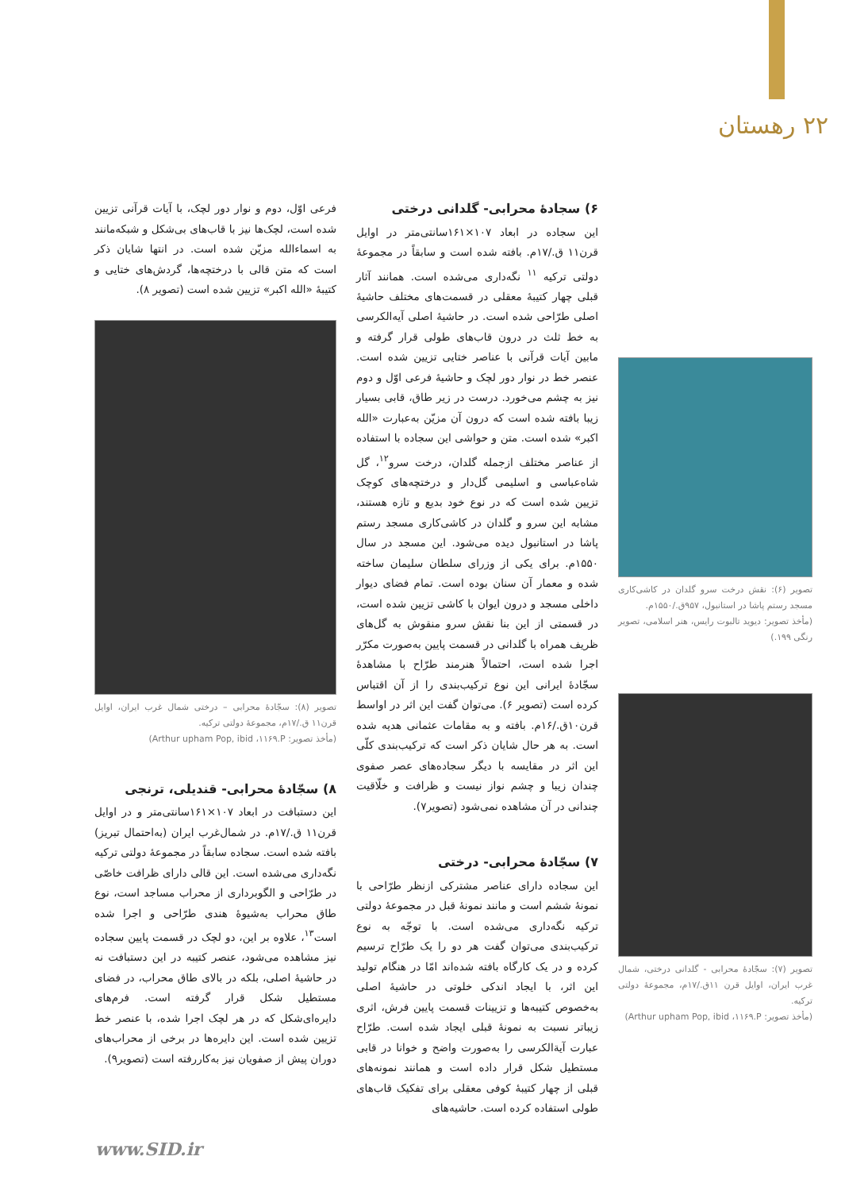۲۲ رهستان
تصویر (۶): نقش درخت سرو گلدان در کاشی‌کاری مسجد رستم پاشا در استانبول، ۹۵۷ق./۱۵۵۰م.
(مأخذ تصویر: دیوید تالبوت رایس، هنر اسلامی، تصویر رنگی ۱۹۹.)
تصویر (۷): سجّادهٔ محرابی - گلدانی درختی، شمال غرب ایران، اوایل قرن ۱۱ق./۱۷م، مجموعهٔ دولتی ترکیه.
(مأخذ تصویر: Arthur upham Pop, ibid ،۱۱۶۹.P)
۶) سجادهٔ محرابی- گلدانی درختی
این سجاده در ابعاد ۱۰۷×۱۶۱سانتی‌متر در اوایل قرن۱۱ ق./۱۷م. بافته شده است و سابقاً در مجموعهٔ دولتی ترکیه <sup>۱۱</sup> نگه‌داری می‌شده است. همانند آثار قبلی چهار کتیبهٔ معقلی در قسمت‌های مختلف حاشیهٔ اصلی طرّاحی شده است. در حاشیهٔ اصلی آیه‌الکرسی به خط ثلث در درون قاب‌های طولی قرار گرفته و مابین آیات قرآنی با عناصر ختایی تزیین شده است. عنصر خط در نوار دور لچک و حاشیهٔ فرعی اوّل و دوم نیز به چشم می‌خورد. درست در زیر طاق، قابی بسیار زیبا بافته شده است که درون آن مزیّن به‌عبارت «الله اکبر» شده است. متن و حواشی این سجاده با استفاده از عناصر مختلف ازجمله گلدان، درخت سرو<sup>۱۲</sup>، گل شاه‌عباسی و اسلیمی گل‌دار و درختچه‌های کوچک تزیین شده است که در نوع خود بدیع و تازه هستند، مشابه این سرو و گلدان در کاشی‌کاری مسجد رستم پاشا در استانبول دیده می‌شود. این مسجد در سال ۱۵۵۰م. برای یکی از وزرای سلطان سلیمان ساخته شده و معمار آن سنان بوده است. تمام فضای دیوار داخلی مسجد و درون ایوان با کاشی تزیین شده است، در قسمتی از این بنا نقش سرو منقوش به گل‌های ظریف همراه با گلدانی در قسمت پایین به‌صورت مکرّر اجرا شده است، احتمالاً هنرمند طرّاح با مشاهدهٔ سجّادهٔ ایرانی این نوع ترکیب‌بندی را از آن اقتباس کرده است (تصویر ۶). می‌توان گفت این اثر در اواسط قرن۱۰ق./۱۶م. بافته و به مقامات عثمانی هدیه شده است. به هر حال شایان ذکر است که ترکیب‌بندی کلّی این اثر در مقایسه با دیگر سجاده‌های عصر صفوی چندان زیبا و چشم نواز نیست و ظرافت و خلّاقیت چندانی در آن مشاهده نمی‌شود (تصویر۷).
۷) سجّادهٔ محرابی- درختی
این سجاده دارای عناصر مشترکی ازنظر طرّاحی با نمونهٔ ششم است و مانند نمونهٔ قبل در مجموعهٔ دولتی ترکیه نگه‌داری می‌شده است. با توجّه به نوع ترکیب‌بندی می‌توان گفت هر دو را یک طرّاح ترسیم کرده و در یک کارگاه بافته شده‌اند امّا در هنگام تولید این اثر، با ایجاد اندکی خلوتی در حاشیهٔ اصلی به‌خصوص کتیبه‌ها و تزیینات قسمت پایین فرش، اثری زیباتر نسبت به نمونهٔ قبلی ایجاد شده است. طرّاح عبارت آیةالکرسی را به‌صورت واضح و خوانا در قابی مستطیل شکل قرار داده است و همانند نمونه‌های قبلی از چهار کتیبهٔ کوفی معقلی برای تفکیک قاب‌های طولی استفاده کرده است. حاشیه‌های
فرعی اوّل، دوم و نوار دور لچک، با آیات قرآنی تزیین شده است، لچک‌ها نیز با قاب‌های بی‌شکل و شبکه‌مانند به اسماءالله مزیّن شده است. در انتها شایان ذکر است که متن قالی با درختچه‌ها، گردش‌های ختایی و کتیبهٔ «الله اکبر» تزیین شده است (تصویر ۸).
تصویر (۸): سجّادهٔ محرابی – درختی شمال غرب ایران، اوایل قرن۱۱ ق./۱۷م، مجموعهٔ دولتی ترکیه.
(مأخذ تصویر: Arthur upham Pop, ibid ،۱۱۶۹.P)
۸) سجّادهٔ محرابی- قندیلی، ترنجی
این دستبافت در ابعاد ۱۰۷×۱۶۱سانتی‌متر و در اوایل قرن۱۱ ق./۱۷م. در شمال‌غرب ایران (به‌احتمال تبریز) بافته شده است. سجاده سابقاً در مجموعهٔ دولتی ترکیه نگه‌داری می‌شده است. این قالی دارای ظرافت خاصّی در طرّاحی و الگوبرداری از محراب مساجد است، نوع طاق محراب به‌شیوهٔ هندی طرّاحی و اجرا شده است<sup>۱۳</sup>، علاوه بر این، دو لچک در قسمت پایین سجاده نیز مشاهده می‌شود، عنصر کتیبه در این دستبافت نه در حاشیهٔ اصلی، بلکه در بالای طاق محراب، در فضای مستطیل شکل قرار گرفته است. فرم‌های دایره‌ای‌شکل که در هر لچک اجرا شده، با عنصر خط تزیین شده است. این دایره‌ها در برخی از محراب‌های دوران پیش از صفویان نیز به‌کاررفته است (تصویر۹).
www.SID.ir